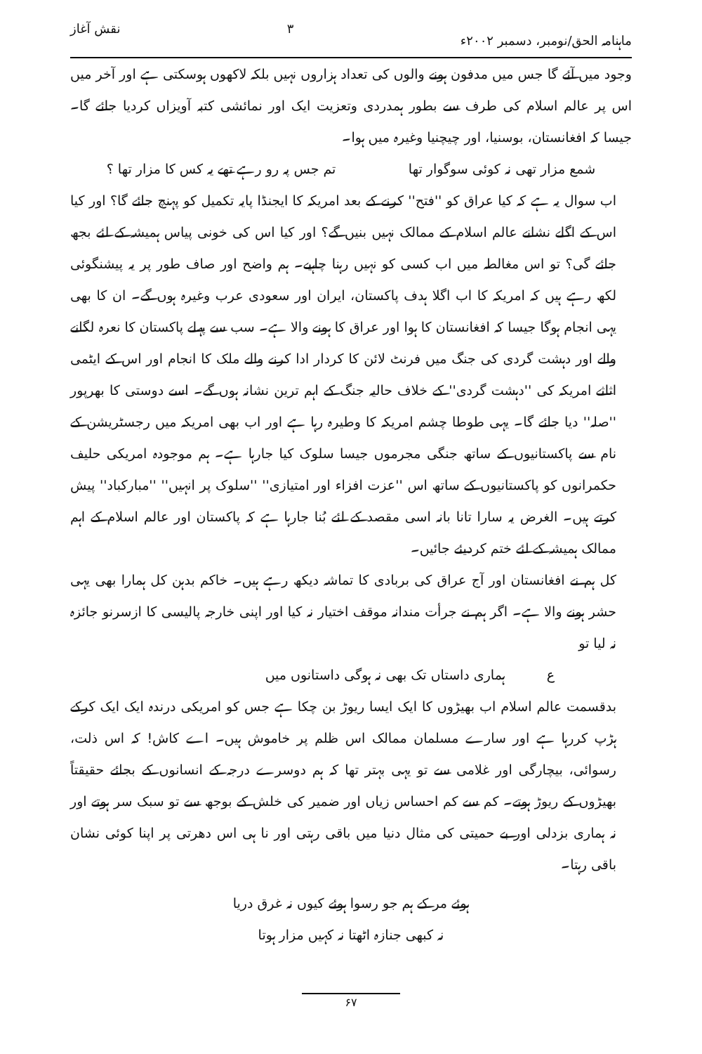ماہنامہ الحق/نومبر، دسمبر ۲۰۰۲ء ۳ نقش آغاز
وجود میں آئے گا جس میں مدفون ہونے والوں کی تعداد ہزاروں نہیں بلکہ لاکھوں ہوسکتی ہے اور آخر میں اس پر عالم اسلام کی طرف سے بطور ہمدردی وتعزیت ایک اور نمائشی کتبہ آویزاں کردیا جائے گا۔ جیسا کہ افغانستان، بوسنیا، اور چیچنیا وغیرہ میں ہوا۔
شمع مزار تھی نہ کوئی سوگوار تھا تم جس پہ رو رہے تھے یہ کس کا مزار تھا ؟
اب سوال یہ ہے کہ کیا عراق کو ''فتح'' کرنے کے بعد امریکہ کا ایجنڈا پایہ تکمیل کو پہنچ جائے گا؟ اور کیا اس کے اگلے نشانے عالم اسلام کے ممالک نہیں بنیں گے؟ اور کیا اس کی خونی پیاس ہمیشہ کے لئے بجھ جائے گی؟ تو اس مغالطہ میں اب کسی کو نہیں رہنا چاہیے۔ ہم واضح اور صاف طور پر یہ پیشنگوئی لکھ رہے ہیں کہ امریکہ کا اب اگلا ہدف پاکستان، ایران اور سعودی عرب وغیرہ ہوں گے۔ ان کا بھی یہی انجام ہوگا جیسا کہ افغانستان کا ہوا اور عراق کا ہونے والا ہے۔ سب سے پہلے پاکستان کا نعرہ لگانے والے اور دہشت گردی کی جنگ میں فرنٹ لائن کا کردار ادا کرنے والے ملک کا انجام اور اس کے ایٹمی اثاثے امریکہ کی ''دہشت گردی'' کے خلاف حالیہ جنگ کے اہم ترین نشانہ ہوں گے۔ اسے دوستی کا بھرپور ''صلہ'' دیا جائے گا۔ یہی طوطا چشم امریکہ کا وطیرہ رہا ہے اور اب بھی امریکہ میں رجسٹریشن کے نام سے پاکستانیوں کے ساتھ جنگی مجرموں جیسا سلوک کیا جارہا ہے۔ ہم موجودہ امریکی حلیف حکمرانوں کو پاکستانیوں کے ساتھ اس ''عزت افزاء اور امتیازی'' ''سلوک پر انہیں'' ''مبارکباد'' پیش کرتے ہیں۔ الغرض یہ سارا تانا بانہ اسی مقصد کے لئے بُنا جارہا ہے کہ پاکستان اور عالم اسلام کے اہم ممالک ہمیشہ کے لئے ختم کردیئے جائیں۔
کل ہم نے افغانستان اور آج عراق کی بربادی کا تماشہ دیکھ رہے ہیں۔ خاکم بدہن کل ہمارا بھی یہی حشر ہونے والا ہے۔ اگر ہم نے جرأت مندانہ موقف اختیار نہ کیا اور اپنی خارجہ پالیسی کا ازسرنو جائزہ نہ لیا تو
ع ہماری داستاں تک بھی نہ ہوگی داستانوں میں
بدقسمت عالم اسلام اب بھیڑوں کا ایک ایسا ریوڑ بن چکا ہے جس کو امریکی درندہ ایک ایک کرکے ہڑپ کررہا ہے اور سارے مسلمان ممالک اس ظلم پر خاموش ہیں۔ اے کاش! کہ اس ذلت، رسوائی، بیچارگی اور غلامی سے تو یہی بہتر تھا کہ ہم دوسرے درجہ کے انسانوں کے بجائے حقیقتاً بھیڑوں کے ریوڑ ہوتے۔ کم سے کم احساس زیاں اور ضمیر کی خلش کے بوجھ سے تو سبک سر ہوتے اور نہ ہماری بزدلی اور بے حمیتی کی مثال دنیا میں باقی رہتی اور نا ہی اس دھرتی پر اپنا کوئی نشان باقی رہتا۔
ہوئے مر کے ہم جو رسوا ہوئے کیوں نہ غرق دریا
نہ کبھی جنازہ اٹھتا نہ کہیں مزار ہوتا
۶۷